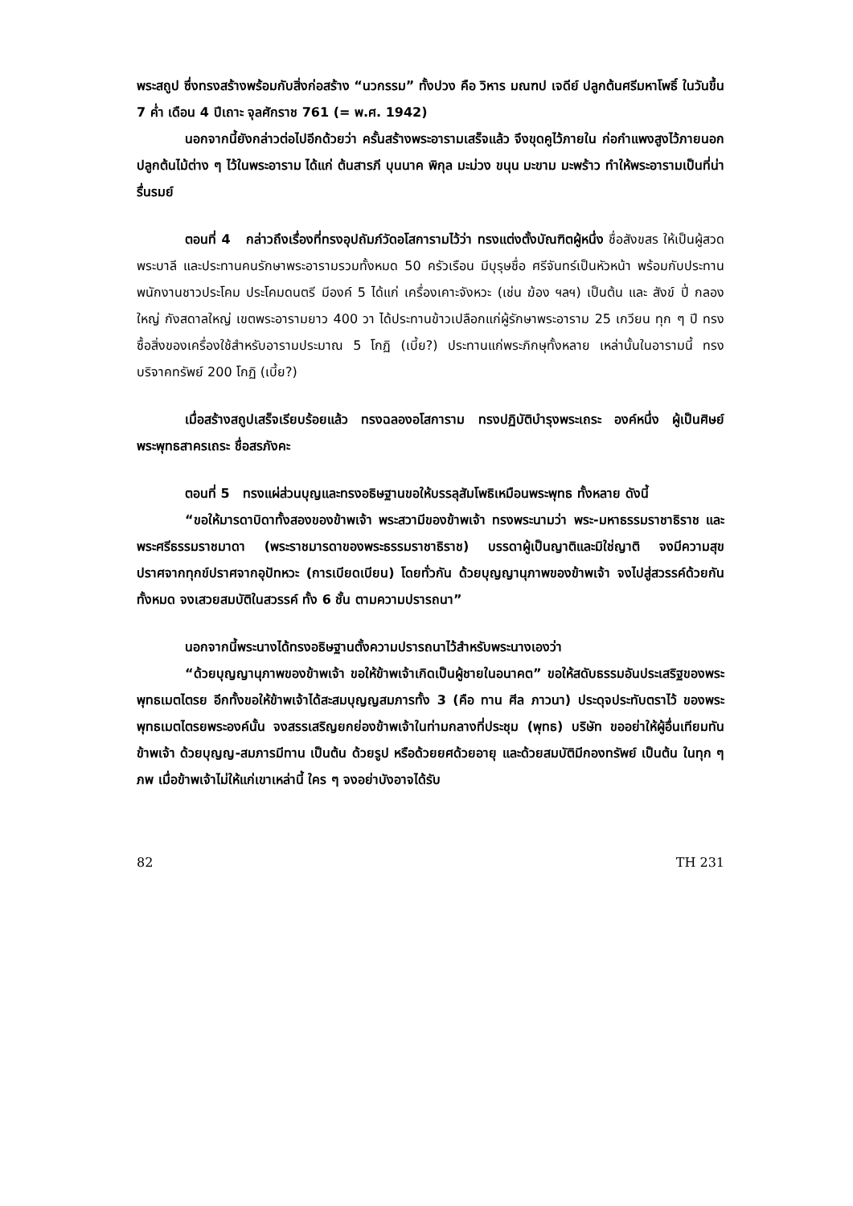พระสถูป ซึ่งทรงสร้างพร้อมกับสิ่งก่อสร้าง “นวกรรม” ทั้งปวง คือ วิหาร มณฑป เจดีย์ ปลูกต้นศรีมหาโพธิ์ ในวันขึ้น 7 ค่ำ เดือน 4 ปีเถาะ จุลศักราช 761 (= พ.ศ. 1942)
นอกจากนี้ยังกล่าวต่อไปอีกด้วยว่า ครั้นสร้างพระอารามเสร็จแล้ว จึงขุดคูไว้ภายใน ก่อกำแพงสูงไว้ภายนอก ปลูกต้นไม้ต่าง ๆ ไว้ในพระอาราม ได้แก่ ต้นสารภี บุนนาค พิกุล มะม่วง ขนุน มะขาม มะพร้าว ทำให้พระอารามเป็นที่น่ารื่นรมย์
ตอนที่ 4 กล่าวถึงเรื่องที่ทรงอุปถัมภ์วัดอโสการามไว้ว่า ทรงแต่งตั้งบัณฑิตผู้หนึ่ง ชื่อสังขสร ให้เป็นผู้สวดพระบาลี และประทานคนรักษาพระอารามรวมทั้งหมด 50 ครัวเรือน มีบุรุษชื่อ ศรีจันทร์เป็นหัวหน้า พร้อมกับประทานพนักงานชาวประโคม ประโคมดนตรี มีองค์ 5 ได้แก่ เครื่องเคาะจังหวะ (เช่น ฆ้อง ฯลฯ) เป็นต้น และ สังข์ ปี่ กลองใหญ่ กังสดาลใหญ่ เขตพระอารามยาว 400 วา ได้ประทานข้าวเปลือกแก่ผู้รักษาพระอาราม 25 เกวียน ทุก ๆ ปี ทรงซื้อสิ่งของเครื่องใช้สำหรับอารามประมาณ 5 โกฏิ (เบี้ย?) ประทานแก่พระภิกษุทั้งหลาย เหล่านั้นในอารามนี้ ทรงบริจาคทรัพย์ 200 โกฏิ (เบี้ย?)
เมื่อสร้างสถูปเสร็จเรียบร้อยแล้ว ทรงฉลองอโสการาม ทรงปฏิบัติบำรุงพระเถระ องค์หนึ่ง ผู้เป็นศิษย์พระพุทธสาครเถระ ชื่อสรภังคะ
ตอนที่ 5 ทรงแผ่ส่วนบุญและทรงอธิษฐานขอให้บรรลุสัมโพธิเหมือนพระพุทธ ทั้งหลาย ดังนี้
“ขอให้มารดาบิดาทั้งสองของข้าพเจ้า พระสวามีของข้าพเจ้า ทรงพระนามว่า พระ-มหาธรรมราชาธิราช และพระศรีธรรมราชมาดา (พระราชมารดาของพระธรรมราชาธิราช) บรรดาผู้เป็นญาติและมิใช่ญาติ จงมีความสุขปราศจากทุกข์ปราศจากอุปัทหวะ (การเบียดเบียน) โดยทั่วกัน ด้วยบุญญานุภาพของข้าพเจ้า จงไปสู่สวรรค์ด้วยกันทั้งหมด จงเสวยสมบัติในสวรรค์ ทั้ง 6 ชั้น ตามความปรารถนา”
นอกจากนี้พระนางได้ทรงอธิษฐานตั้งความปรารถนาไว้สำหรับพระนางเองว่า
“ด้วยบุญญานุภาพของข้าพเจ้า ขอให้ข้าพเจ้าเกิดเป็นผู้ชายในอนาคต” ขอให้สดับธรรมอันประเสริฐของพระพุทธเมตไตรย อีกทั้งขอให้ข้าพเจ้าได้สะสมบุญญสมภารทั้ง 3 (คือ ทาน ศีล ภาวนา) ประดุจประทับตราไว้ ของพระพุทธเมตไตรยพระองค์นั้น จงสรรเสริญยกย่องข้าพเจ้าในท่ามกลางที่ประชุม (พุทธ) บริษัท ขออย่าให้ผู้อื่นเทียมทันข้าพเจ้า ด้วยบุญญ-สมภารมีทาน เป็นต้น ด้วยรูป หรือด้วยยศด้วยอายุ และด้วยสมบัติมีกองทรัพย์ เป็นต้น ในทุก ๆ ภพ เมื่อข้าพเจ้าไม่ให้แก่เขาเหล่านี้ ใคร ๆ จงอย่าบังอาจได้รับ
82 TH 231